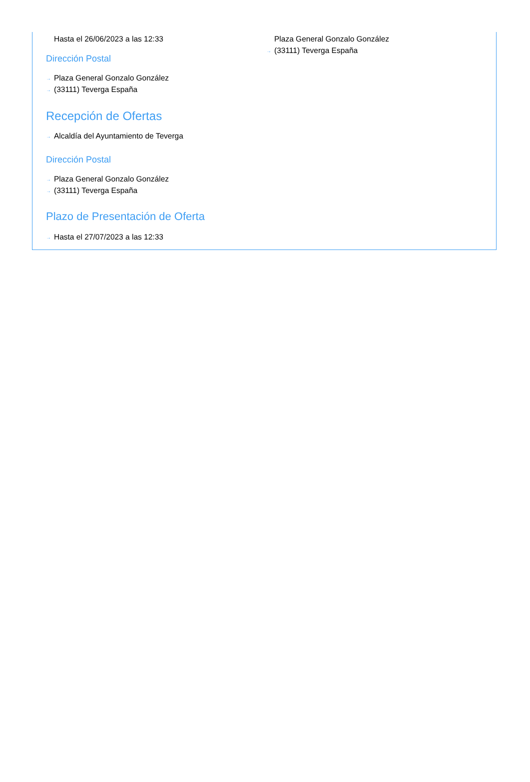Hasta el 26/06/2023 a las 12:33
Dirección Postal
→ Plaza General Gonzalo González
→ (33111) Teverga España
Recepción de Ofertas
→ Alcaldía del Ayuntamiento de Teverga
Dirección Postal
→ Plaza General Gonzalo González
→ (33111) Teverga España
Plazo de Presentación de Oferta
→ Hasta el 27/07/2023 a las 12:33
Plaza General Gonzalo González
→ (33111) Teverga España